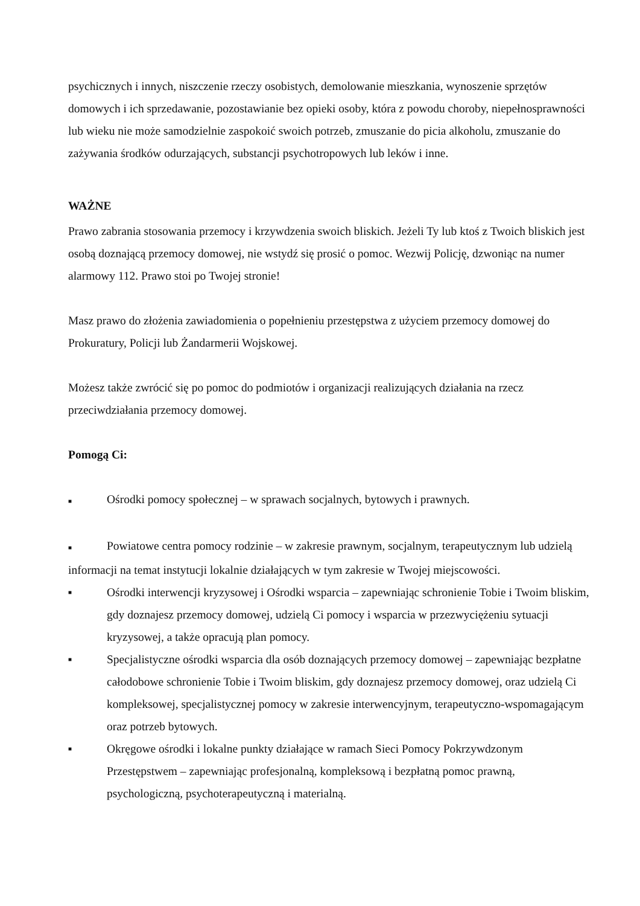psychicznych i innych, niszczenie rzeczy osobistych, demolowanie mieszkania, wynoszenie sprzętów domowych i ich sprzedawanie, pozostawianie bez opieki osoby, która z powodu choroby, niepełnosprawności lub wieku nie może samodzielnie zaspokoić swoich potrzeb, zmuszanie do picia alkoholu, zmuszanie do zażywania środków odurzających, substancji psychotropowych lub leków i inne.
WAŻNE
Prawo zabrania stosowania przemocy i krzywdzenia swoich bliskich. Jeżeli Ty lub ktoś z Twoich bliskich jest osobą doznającą przemocy domowej, nie wstydź się prosić o pomoc. Wezwij Policję, dzwoniąc na numer alarmowy 112. Prawo stoi po Twojej stronie!
Masz prawo do złożenia zawiadomienia o popełnieniu przestępstwa z użyciem przemocy domowej do Prokuratury, Policji lub Żandarmerii Wojskowej.
Możesz także zwrócić się po pomoc do podmiotów i organizacji realizujących działania na rzecz przeciwdziałania przemocy domowej.
Pomogą Ci:
■ Ośrodki pomocy społecznej – w sprawach socjalnych, bytowych i prawnych.
■ Powiatowe centra pomocy rodzinie – w zakresie prawnym, socjalnym, terapeutycznym lub udzielą informacji na temat instytucji lokalnie działających w tym zakresie w Twojej miejscowości.
■ Ośrodki interwencji kryzysowej i Ośrodki wsparcia – zapewniając schronienie Tobie i Twoim bliskim, gdy doznajesz przemocy domowej, udzielą Ci pomocy i wsparcia w przezwyciężeniu sytuacji kryzysowej, a także opracują plan pomocy.
■ Specjalistyczne ośrodki wsparcia dla osób doznających przemocy domowej – zapewniając bezpłatne całodobowe schronienie Tobie i Twoim bliskim, gdy doznajesz przemocy domowej, oraz udzielą Ci kompleksowej, specjalistycznej pomocy w zakresie interwencyjnym, terapeutyczno-wspomagającym oraz potrzeb bytowych.
■ Okręgowe ośrodki i lokalne punkty działające w ramach Sieci Pomocy Pokrzywdzonym Przestępstwem – zapewniając profesjonalną, kompleksową i bezpłatną pomoc prawną, psychologiczną, psychoterapeutyczną i materialną.